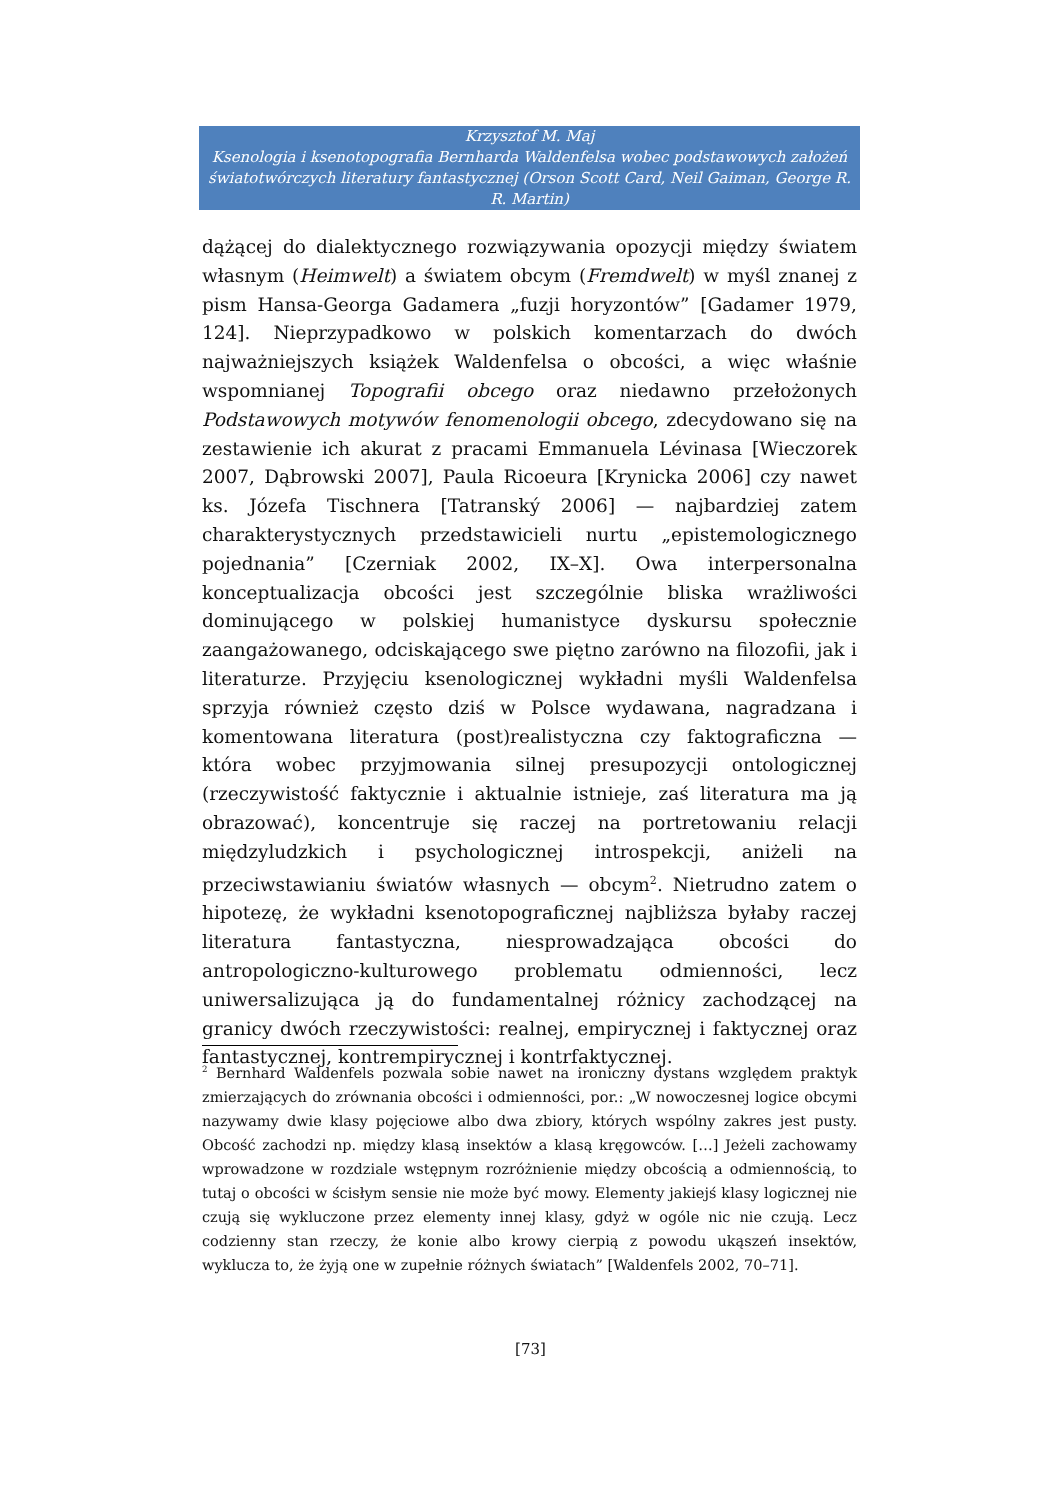Krzysztof M. Maj
Ksenologia i ksenotopografia Bernharda Waldenfelsa wobec podstawowych założeń światotwórczych literatury fantastycznej (Orson Scott Card, Neil Gaiman, George R. R. Martin)
dążącej do dialektycznego rozwiązywania opozycji między światem własnym (Heimwelt) a światem obcym (Fremdwelt) w myśl znanej z pism Hansa-Georga Gadamera „fuzji horyzontów” [Gadamer 1979, 124]. Nieprzypadkowo w polskich komentarzach do dwóch najważniejszych książek Waldenfelsa o obcości, a więc właśnie wspomnianej Topografii obcego oraz niedawno przełożonych Podstawowych motywów fenomenologii obcego, zdecydowano się na zestawienie ich akurat z pracami Emmanuela Lévinasa [Wieczorek 2007, Dąbrowski 2007], Paula Ricoeura [Krynicka 2006] czy nawet ks. Józefa Tischnera [Tatranský 2006] — najbardziej zatem charakterystycznych przedstawicieli nurtu „epistemologicznego pojednania” [Czerniak 2002, IX–X]. Owa interpersonalna konceptualizacja obcości jest szczególnie bliska wrażliwości dominującego w polskiej humanistyce dyskursu społecznie zaangażowanego, odciskającego swe piętno zarówno na filozofii, jak i literaturze. Przyjęciu ksenologicznej wykładni myśli Waldenfelsa sprzyja również często dziś w Polsce wydawana, nagradzana i komentowana literatura (post)realistyczna czy faktograficzna — która wobec przyjmowania silnej presupozycji ontologicznej (rzeczywistość faktycznie i aktualnie istnieje, zaś literatura ma ją obrazować), koncentruje się raczej na portretowaniu relacji międzyludzkich i psychologicznej introspekcji, aniżeli na przeciwstawianiu światów własnych — obcym<sup>2</sup>. Nietrudno zatem o hipotezę, że wykładni ksenotopograficznej najbliższa byłaby raczej literatura fantastyczna, niesprowadzająca obcości do antropologiczno-kulturowego problematu odmienności, lecz uniwersalizująca ją do fundamentalnej różnicy zachodzącej na granicy dwóch rzeczywistości: realnej, empirycznej i faktycznej oraz fantastycznej, kontrempirycznej i kontrfaktycznej.
<sup>2</sup> Bernhard Waldenfels pozwala sobie nawet na ironiczny dystans względem praktyk zmierzających do zrównania obcości i odmienności, por.: „W nowoczesnej logice obcymi nazywamy dwie klasy pojęciowe albo dwa zbiory, których wspólny zakres jest pusty. Obcość zachodzi np. między klasą insektów a klasą kręgowców. […] Jeżeli zachowamy wprowadzone w rozdziale wstępnym rozróżnienie między obcością a odmiennością, to tutaj o obcości w ścisłym sensie nie może być mowy. Elementy jakiejś klasy logicznej nie czują się wykluczone przez elementy innej klasy, gdyż w ogóle nic nie czują. Lecz codzienny stan rzeczy, że konie albo krowy cierpią z powodu ukąszeń insektów, wyklucza to, że żyją one w zupełnie różnych światach” [Waldenfels 2002, 70–71].
[73]